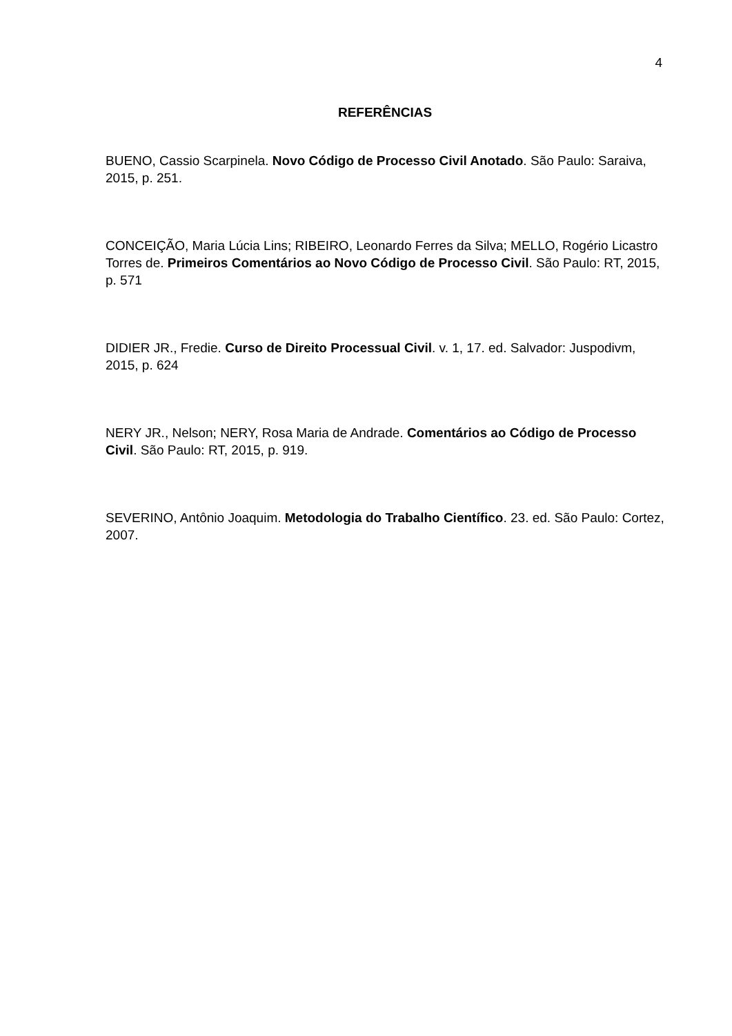4
REFERÊNCIAS
BUENO, Cassio Scarpinela. Novo Código de Processo Civil Anotado. São Paulo: Saraiva, 2015, p. 251.
CONCEIÇÃO, Maria Lúcia Lins; RIBEIRO, Leonardo Ferres da Silva; MELLO, Rogério Licastro Torres de. Primeiros Comentários ao Novo Código de Processo Civil. São Paulo: RT, 2015, p. 571
DIDIER JR., Fredie. Curso de Direito Processual Civil. v. 1, 17. ed. Salvador: Juspodivm, 2015, p. 624
NERY JR., Nelson; NERY, Rosa Maria de Andrade. Comentários ao Código de Processo Civil. São Paulo: RT, 2015, p. 919.
SEVERINO, Antônio Joaquim. Metodologia do Trabalho Científico. 23. ed. São Paulo: Cortez, 2007.